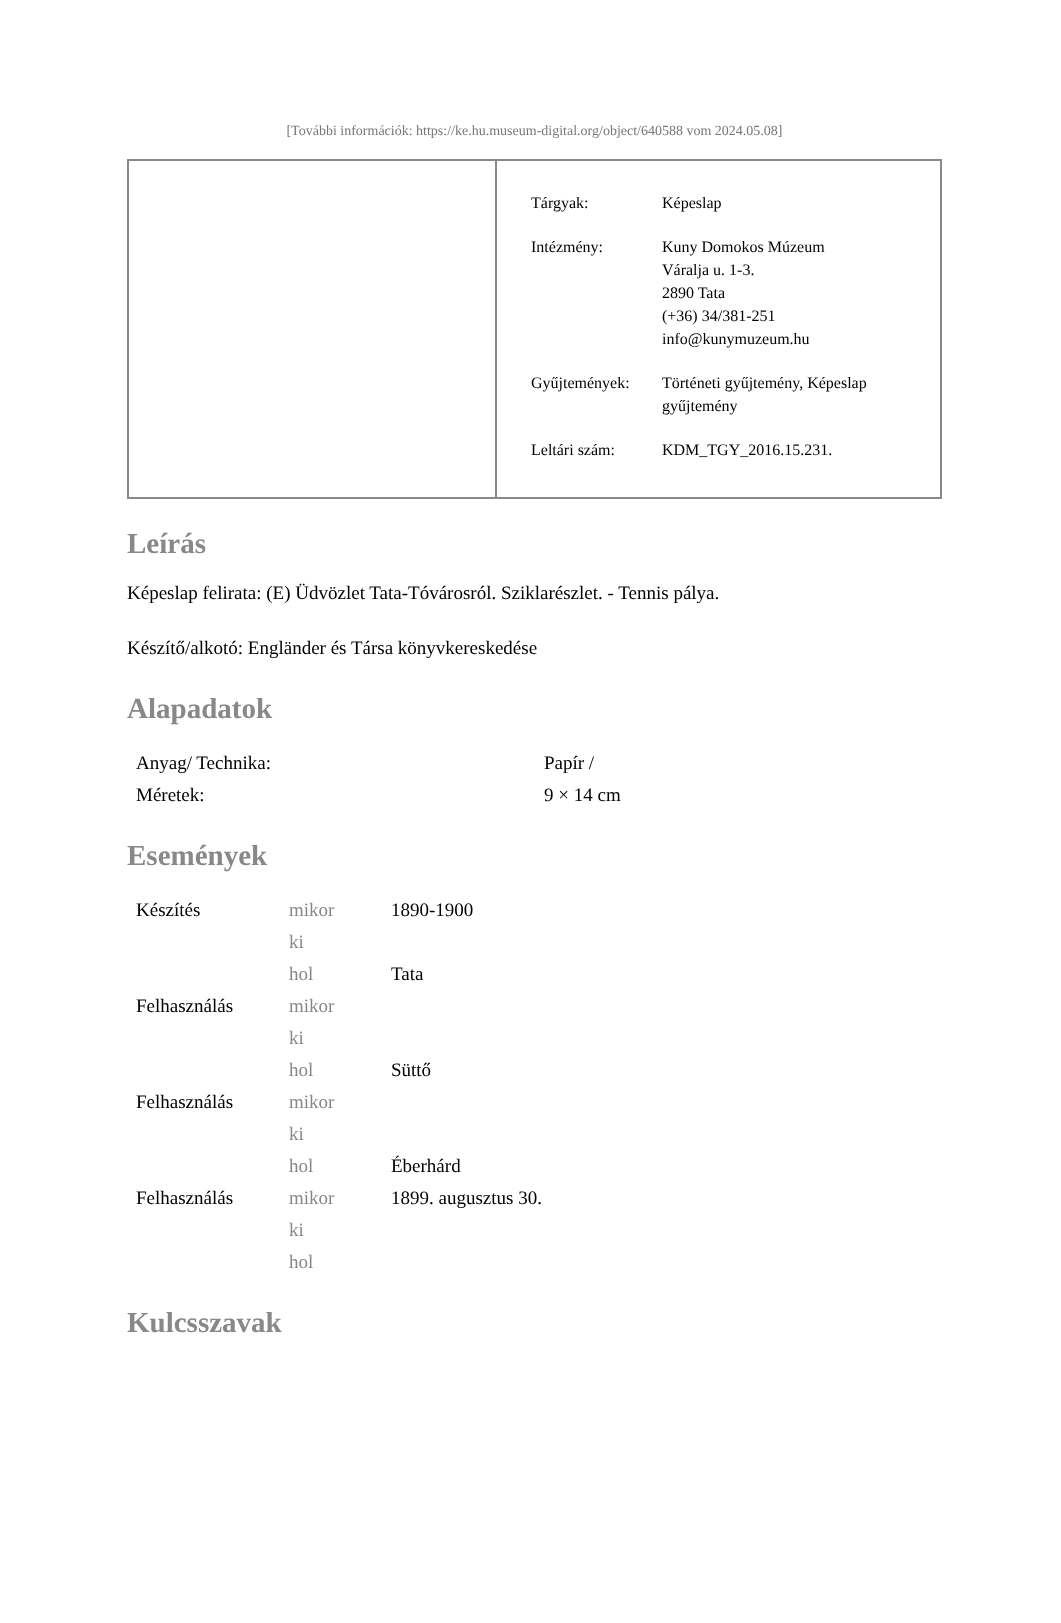[További információk: https://ke.hu.museum-digital.org/object/640588 vom 2024.05.08]
| Tárgyak: | Képeslap |
| Intézmény: | Kuny Domokos Múzeum Váralja u. 1-3. 2890 Tata (+36) 34/381-251 info@kunymuzeum.hu |
| Gyűjtemények: | Történeti gyűjtemény, Képeslap gyűjtemény |
| Leltári szám: | KDM_TGY_2016.15.231. |
Leírás
Képeslap felirata: (E) Üdvözlet Tata-Tóvárosról. Sziklarészlet. - Tennis pálya.
Készítő/alkotó: Engländer és Társa könyvkereskedése
Alapadatok
| Anyag/ Technika: | Papír / |
| Méretek: | 9 × 14 cm |
Események
| Készítés | mikor | 1890-1900 |
| | ki | |
| | hol | Tata |
| Felhasználás | mikor | |
| | ki | |
| | hol | Süttő |
| Felhasználás | mikor | |
| | ki | |
| | hol | Éberhárd |
| Felhasználás | mikor | 1899. augusztus 30. |
| | ki | |
| | hol | |
Kulcsszavak